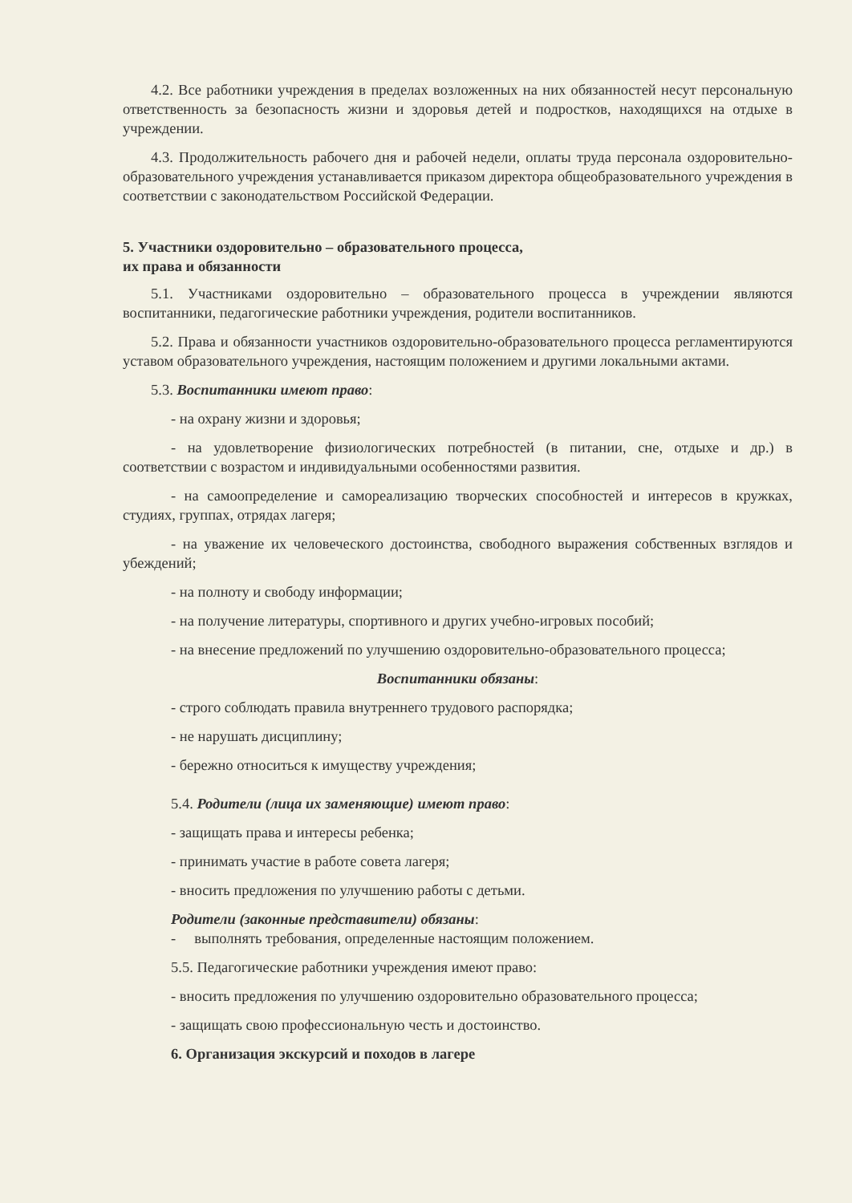4.2. Все работники учреждения в пределах возложенных на них обязанностей несут персональную ответственность за безопасность жизни и здоровья детей и подростков, находящихся на отдыхе в учреждении.
4.3. Продолжительность рабочего дня и рабочей недели, оплаты труда персонала оздоровительно-образовательного учреждения устанавливается приказом директора общеобразовательного учреждения в соответствии с законодательством Российской Федерации.
5. Участники оздоровительно – образовательного процесса,
их права и обязанности
5.1. Участниками оздоровительно – образовательного процесса в учреждении являются воспитанники, педагогические работники учреждения, родители воспитанников.
5.2. Права и обязанности участников оздоровительно-образовательного процесса регламентируются уставом образовательного учреждения, настоящим положением и другими локальными актами.
5.3. Воспитанники имеют право:
- на охрану жизни и здоровья;
- на удовлетворение физиологических потребностей (в питании, сне, отдыхе и др.) в соответствии с возрастом и индивидуальными особенностями развития.
- на самоопределение и самореализацию творческих способностей и интересов в кружках, студиях, группах, отрядах лагеря;
- на уважение их человеческого достоинства, свободного выражения собственных взглядов и убеждений;
- на полноту и свободу информации;
- на получение литературы, спортивного и других учебно-игровых пособий;
- на внесение предложений по улучшению оздоровительно-образовательного процесса;
Воспитанники обязаны:
- строго соблюдать правила внутреннего трудового распорядка;
- не нарушать дисциплину;
- бережно относиться к имуществу учреждения;
5.4. Родители (лица их заменяющие) имеют право:
- защищать права и интересы ребенка;
- принимать участие в работе совета лагеря;
- вносить предложения по улучшению работы с детьми.
Родители (законные представители) обязаны:
- выполнять требования, определенные настоящим положением.
5.5. Педагогические работники учреждения имеют право:
- вносить предложения по улучшению оздоровительно образовательного процесса;
- защищать свою профессиональную честь и достоинство.
6. Организация экскурсий и походов в лагере